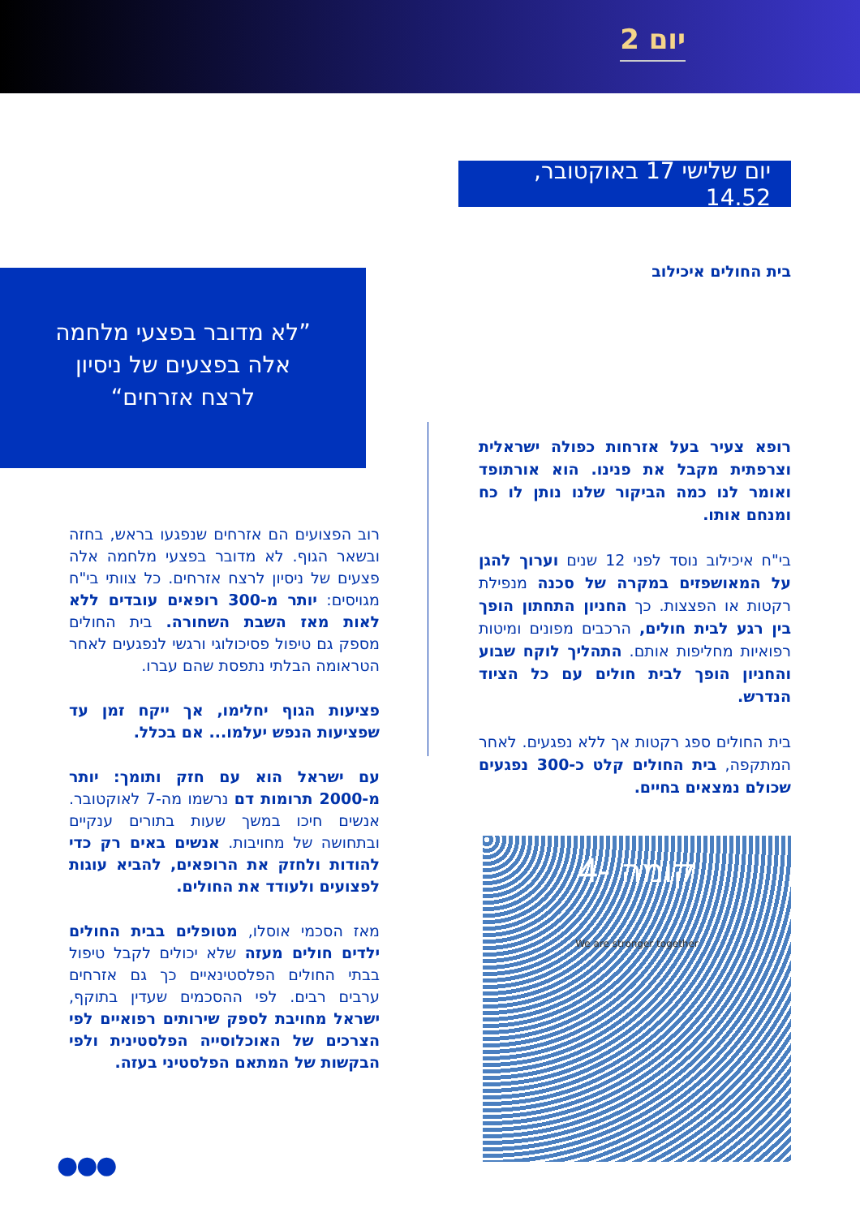יום 2
יום שלישי 17 באוקטובר, 14.52
”לא מדובר בפצעי מלחמה אלה בפצעים של ניסיון לרצח אזרחים“
בית החולים איכילוב
רופא צעיר בעל אזרחות כפולה ישראלית וצרפתית מקבל את פנינו. הוא אורתופד ואומר לנו כמה הביקור שלנו נותן לו כח ומנחם אותו.
בי"ח איכילוב נוסד לפני 12 שנים וערוך להגן על המאושפזים במקרה של סכנה מנפילת רקטות או הפצצות. כך החניון התחתון הופך בין רגע לבית חולים, הרכבים מפונים ומיטות רפואיות מחליפות אותם. התהליך לוקח שבוע והחניון הופך לבית חולים עם כל הציוד הנדרש.
בית החולים ספג רקטות אך ללא נפגעים. לאחר המתקפה, בית החולים קלט כ-300 נפגעים שכולם נמצאים בחיים.
רוב הפצועים הם אזרחים שנפגעו בראש, בחזה ובשאר הגוף. לא מדובר בפצעי מלחמה אלה פצעים של ניסיון לרצח אזרחים. כל צוותי בי"ח מגויסים: יותר מ-300 רופאים עובדים ללא לאות מאז השבת השחורה. בית החולים מספק גם טיפול פסיכולוגי ורגשי לנפגעים לאחר הטראומה הבלתי נתפסת שהם עברו.
פציעות הגוף יחלימו, אך ייקח זמן עד שפציעות הנפש יעלמו... אם בכלל.
עם ישראל הוא עם חזק ותומך: יותר מ-2000 תרומות דם נרשמו מה-7 לאוקטובר. אנשים חיכו במשך שעות בתורים ענקיים ובתחושה של מחויבות. אנשים באים רק כדי להודות ולחזק את הרופאים, להביא עוגות לפצועים ולעודד את החולים.
מאז הסכמי אוסלו, מטופלים בבית החולים ילדים חולים מעזה שלא יכולים לקבל טיפול בבתי החולים הפלסטינאיים כך גם אזרחים ערבים רבים. לפי ההסכמים שעדין בתוקף, ישראל מחויבת לספק שירותים רפואיים לפי הצרכים של האוכלוסייה הפלסטינית ולפי הבקשות של המתאם הפלסטיני בעזה.
קומה -4
We are stronger together
●●●